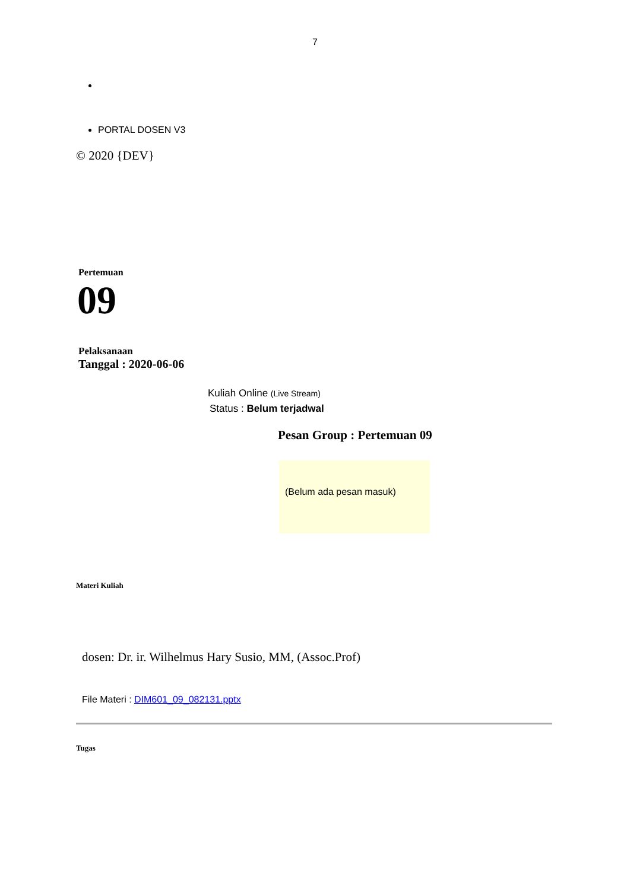7
PORTAL DOSEN V3
© 2020 {DEV}
Pertemuan
09
Pelaksanaan
Tanggal : 2020-06-06
Kuliah Online (Live Stream)
Status : Belum terjadwal
Pesan Group : Pertemuan 09
(Belum ada pesan masuk)
Materi Kuliah
dosen: Dr. ir. Wilhelmus Hary Susio, MM, (Assoc.Prof)
File Materi : DIM601_09_082131.pptx
Tugas